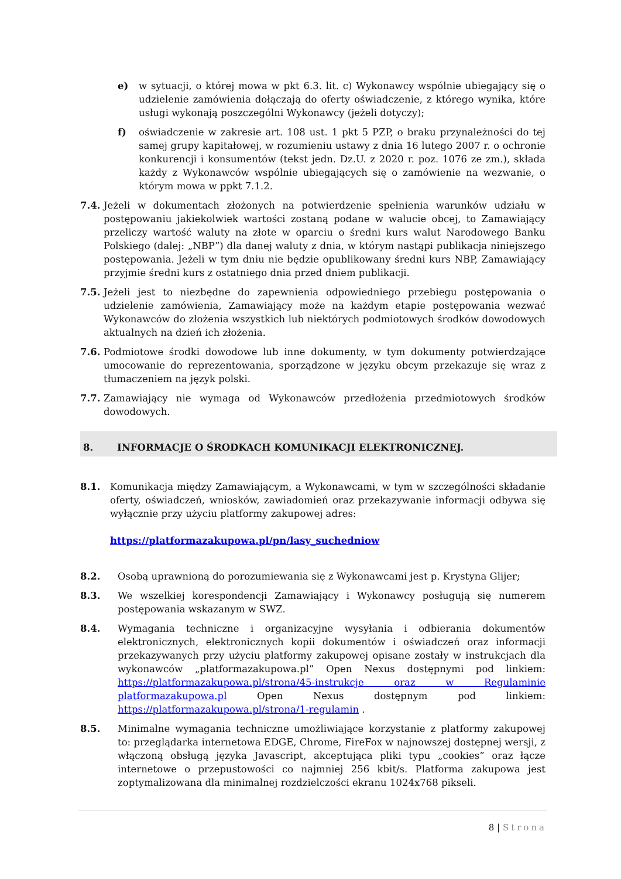e) w sytuacji, o której mowa w pkt 6.3. lit. c) Wykonawcy wspólnie ubiegający się o udzielenie zamówienia dołączają do oferty oświadczenie, z którego wynika, które usługi wykonają poszczególni Wykonawcy (jeżeli dotyczy);
f) oświadczenie w zakresie art. 108 ust. 1 pkt 5 PZP, o braku przynależności do tej samej grupy kapitałowej, w rozumieniu ustawy z dnia 16 lutego 2007 r. o ochronie konkurencji i konsumentów (tekst jedn. Dz.U. z 2020 r. poz. 1076 ze zm.), składa każdy z Wykonawców wspólnie ubiegających się o zamówienie na wezwanie, o którym mowa w ppkt 7.1.2.
7.4. Jeżeli w dokumentach złożonych na potwierdzenie spełnienia warunków udziału w postępowaniu jakiekolwiek wartości zostaną podane w walucie obcej, to Zamawiający przeliczy wartość waluty na złote w oparciu o średni kurs walut Narodowego Banku Polskiego (dalej: „NBP”) dla danej waluty z dnia, w którym nastąpi publikacja niniejszego postępowania. Jeżeli w tym dniu nie będzie opublikowany średni kurs NBP, Zamawiający przyjmie średni kurs z ostatniego dnia przed dniem publikacji.
7.5. Jeżeli jest to niezbędne do zapewnienia odpowiedniego przebiegu postępowania o udzielenie zamówienia, Zamawiający może na każdym etapie postępowania wezwać Wykonawców do złożenia wszystkich lub niektórych podmiotowych środków dowodowych aktualnych na dzień ich złożenia.
7.6. Podmiotowe środki dowodowe lub inne dokumenty, w tym dokumenty potwierdzające umocowanie do reprezentowania, sporządzone w języku obcym przekazuje się wraz z tłumaczeniem na język polski.
7.7. Zamawiający nie wymaga od Wykonawców przedłożenia przedmiotowych środków dowodowych.
8. INFORMACJE O ŚRODKACH KOMUNIKACJI ELEKTRONICZNEJ.
8.1. Komunikacja między Zamawiającym, a Wykonawcami, w tym w szczególności składanie oferty, oświadczeń, wniosków, zawiadomień oraz przekazywanie informacji odbywa się wyłącznie przy użyciu platformy zakupowej adres:
https://platformazakupowa.pl/pn/lasy_suchedniow
8.2. Osobą uprawnioną do porozumiewania się z Wykonawcami jest p. Krystyna Glijer;
8.3. We wszelkiej korespondencji Zamawiający i Wykonawcy posługują się numerem postępowania wskazanym w SWZ.
8.4. Wymagania techniczne i organizacyjne wysyłania i odbierania dokumentów elektronicznych, elektronicznych kopii dokumentów i oświadczeń oraz informacji przekazywanych przy użyciu platformy zakupowej opisane zostały w instrukcjach dla wykonawców „platformazakupowa.pl” Open Nexus dostępnymi pod linkiem: https://platformazakupowa.pl/strona/45-instrukcje oraz w Regulaminie platformazakupowa.pl Open Nexus dostępnym pod linkiem: https://platformazakupowa.pl/strona/1-regulamin .
8.5. Minimalne wymagania techniczne umożliwiające korzystanie z platformy zakupowej to: przeglądarka internetowa EDGE, Chrome, FireFox w najnowszej dostępnej wersji, z włączoną obsługą języka Javascript, akceptująca pliki typu „cookies” oraz łącze internetowe o przepustowości co najmniej 256 kbit/s. Platforma zakupowa jest zoptymalizowana dla minimalnej rozdzielczości ekranu 1024x768 pikseli.
8 | Strona